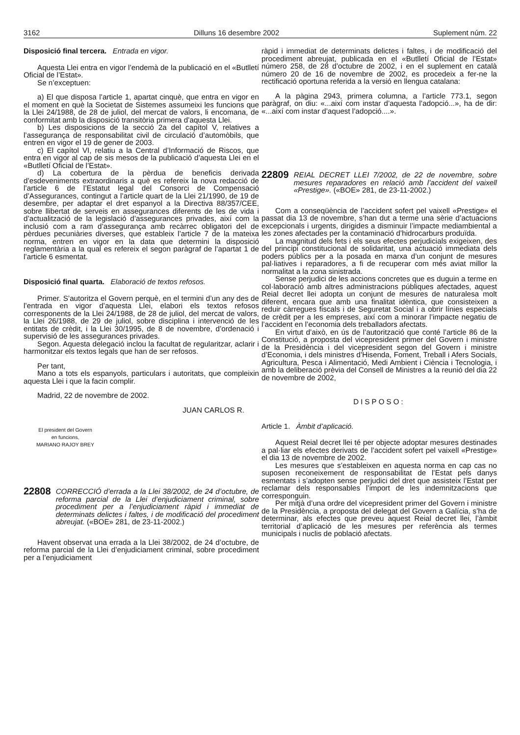3162 Dilluns 16 desembre 2002 Suplement núm. 22
Disposició final tercera. Entrada en vigor.
Aquesta Llei entra en vigor l’endemà de la publicació en el «Butlletí Oficial de l’Estat».
Se n’exceptuen:
a) El que disposa l’article 1, apartat cinquè, que entra en vigor en el moment en què la Societat de Sistemes assumeixi les funcions que la Llei 24/1988, de 28 de juliol, del mercat de valors, li encomana, de conformitat amb la disposició transitòria primera d’aquesta Llei.
b) Les disposicions de la secció 2a del capítol V, relatives a l’assegurança de responsabilitat civil de circulació d’automòbils, que entren en vigor el 19 de gener de 2003.
c) El capítol VI, relatiu a la Central d’Informació de Riscos, que entra en vigor al cap de sis mesos de la publicació d’aquesta Llei en el «Butlletí Oficial de l’Estat».
d) La cobertura de la pèrdua de beneficis derivada d’esdeveniments extraordinaris a què es refereix la nova redacció de l’article 6 de l’Estatut legal del Consorci de Compensació d’Assegurances, contingut a l’article quart de la Llei 21/1990, de 19 de desembre, per adaptar el dret espanyol a la Directiva 88/357/CEE, sobre llibertat de serveis en assegurances diferents de les de vida i d’actualització de la legislació d’assegurances privades, així com la inclusió com a ram d’assegurança amb recàrrec obligatori del de pèrdues pecuniàries diverses, que estableix l’article 7 de la mateixa norma, entren en vigor en la data que determini la disposició reglamentària a la qual es refereix el segon paràgraf de l’apartat 1 de l’article 6 esmentat.
Disposició final quarta. Elaboració de textos refosos.
Primer. S’autoritza el Govern perquè, en el termini d’un any des de l’entrada en vigor d’aquesta Llei, elabori els textos refosos corresponents de la Llei 24/1988, de 28 de juliol, del mercat de valors, la Llei 26/1988, de 29 de juliol, sobre disciplina i intervenció de les entitats de crèdit, i la Llei 30/1995, de 8 de novembre, d’ordenació i supervisió de les assegurances privades.
Segon. Aquesta delegació inclou la facultat de regularitzar, aclarir i harmonitzar els textos legals que han de ser refosos.
Per tant,
Mano a tots els espanyols, particulars i autoritats, que compleixin aquesta Llei i que la facin complir.
Madrid, 22 de novembre de 2002.
JUAN CARLOS R.
El president del Govern
en funcions,
MARIANO RAJOY BREY
22808
CORRECCIÓ d’errada a la Llei 38/2002, de 24 d’octubre, de reforma parcial de la Llei d’enjudiciament criminal, sobre procediment per a l’enjudiciament ràpid i immediat de determinats delictes i faltes, i de modificació del procediment abreujat. («BOE» 281, de 23-11-2002.)
Havent observat una errada a la Llei 38/2002, de 24 d’octubre, de reforma parcial de la Llei d’enjudiciament criminal, sobre procediment per a l’enjudiciament
ràpid i immediat de determinats delictes i faltes, i de modificació del procediment abreujat, publicada en el «Butlletí Oficial de l’Estat» número 258, de 28 d’octubre de 2002, i en el suplement en català número 20 de 16 de novembre de 2002, es procedeix a fer-ne la rectificació oportuna referida a la versió en llengua catalana:
A la pàgina 2943, primera columna, a l’article 773.1, segon paràgraf, on diu: «...així com instar d’aquesta l’adopció...», ha de dir: «...així com instar d’aquest l’adopció....».
22809
REIAL DECRET LLEI 7/2002, de 22 de novembre, sobre mesures reparadores en relació amb l’accident del vaixell «Prestige». («BOE» 281, de 23-11-2002.)
Com a conseqüència de l’accident sofert pel vaixell «Prestige» el passat dia 13 de novembre, s’han dut a terme una sèrie d’actuacions excepcionals i urgents, dirigides a disminuir l’impacte mediambiental a les zones afectades per la contaminació d’hidrocarburs produïda.
La magnitud dels fets i els seus efectes perjudicials exigeixen, des del principi constitucional de solidaritat, una actuació immediata dels poders públics per a la posada en marxa d’un conjunt de mesures pal·liatives i reparadores, a fi de recuperar com més aviat millor la normalitat a la zona sinistrada.
Sense perjudici de les accions concretes que es duguin a terme en col·laboració amb altres administracions públiques afectades, aquest Reial decret llei adopta un conjunt de mesures de naturalesa molt diferent, encara que amb una finalitat idèntica, que consisteixen a reduir càrregues fiscals i de Seguretat Social i a obrir línies especials de crèdit per a les empreses, així com a minorar l’impacte negatiu de l’accident en l’economia dels treballadors afectats.
En virtut d’això, en ús de l’autorització que conté l’article 86 de la Constitució, a proposta del vicepresident primer del Govern i ministre de la Presidència i del vicepresident segon del Govern i ministre d’Economia, i dels ministres d’Hisenda, Foment, Treball i Afers Socials, Agricultura, Pesca i Alimentació, Medi Ambient i Ciència i Tecnologia, i amb la deliberació prèvia del Consell de Ministres a la reunió del dia 22 de novembre de 2002,
DISPOSO:
Article 1. Àmbit d’aplicació.
Aquest Reial decret llei té per objecte adoptar mesures destinades a pal·liar els efectes derivats de l’accident sofert pel vaixell «Prestige» el dia 13 de novembre de 2002.
Les mesures que s’estableixen en aquesta norma en cap cas no suposen reconeixement de responsabilitat de l’Estat pels danys esmentats i s’adopten sense perjudici del dret que assisteix l’Estat per reclamar dels responsables l’import de les indemnitzacions que corresponguin.
Per mitjà d’una ordre del vicepresident primer del Govern i ministre de la Presidència, a proposta del delegat del Govern a Galícia, s’ha de determinar, als efectes que preveu aquest Reial decret llei, l’àmbit territorial d’aplicació de les mesures per referència als termes municipals i nuclis de població afectats.